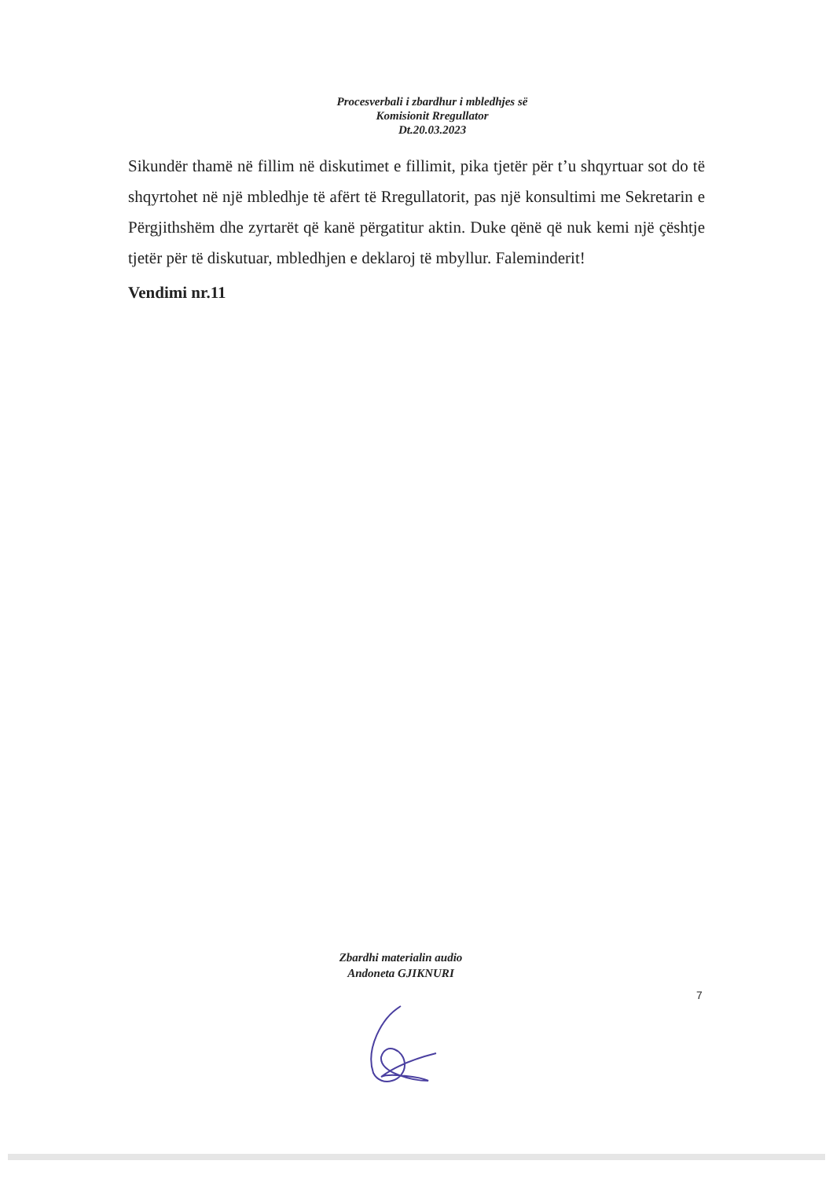Procesverbali i zbardhur i mbledhjes së
Komisionit Rregullator
Dt.20.03.2023
Sikundër thamë në fillim në diskutimet e fillimit, pika tjetër për t’u shqyrtuar sot do të shqyrtohet në një mbledhje të afërt të Rregullatorit, pas një konsultimi me Sekretarin e Përgjithshëm dhe zyrtarët që kanë përgatitur aktin. Duke qënë që nuk kemi një çështje tjetër për të diskutuar, mbledhjen e deklaroj të mbyllur. Faleminderit!
Vendimi nr.11
Zbardhi materialin audio
Andoneta GJIKNURI
7